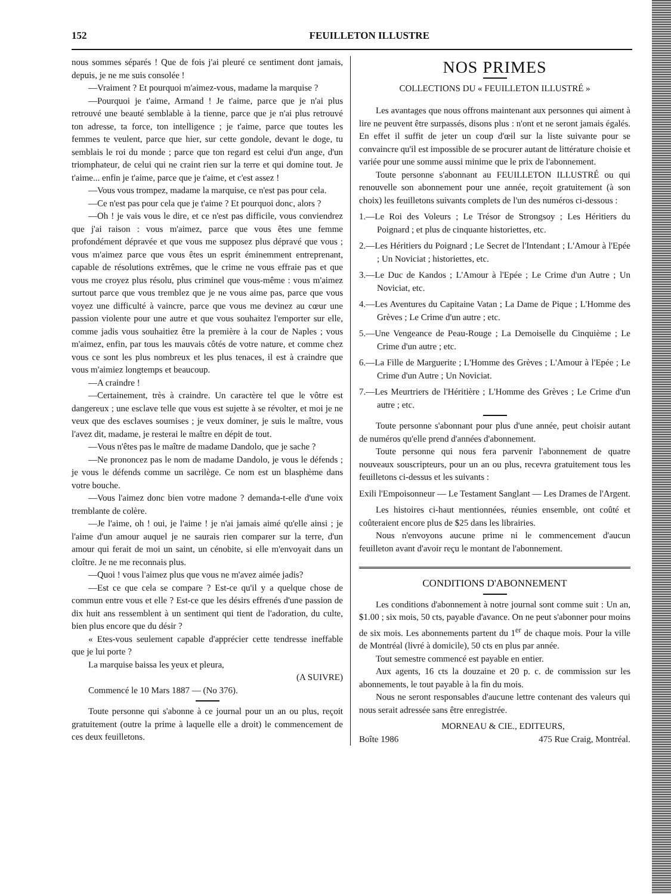152 FEUILLETON ILLUSTRE
nous sommes séparés ! Que de fois j'ai pleuré ce sentiment dont jamais, depuis, je ne me suis consolée !
—Vraiment ? Et pourquoi m'aimez-vous, madame la marquise ?
—Pourquoi je t'aime, Armand ! Je t'aime, parce que je n'ai plus retrouvé une beauté semblable à la tienne, parce que je n'ai plus retrouvé ton adresse, ta force, ton intelligence ; je t'aime, parce que toutes les femmes te veulent, parce que hier, sur cette gondole, devant le doge, tu semblais le roi du monde ; parce que ton regard est celui d'un ange, d'un triomphateur, de celui qui ne craint rien sur la terre et qui domine tout. Je t'aime... enfin je t'aime, parce que je t'aime, et c'est assez !
—Vous vous trompez, madame la marquise, ce n'est pas pour cela.
—Ce n'est pas pour cela que je t'aime ? Et pourquoi donc, alors ?
—Oh ! je vais vous le dire, et ce n'est pas difficile, vous conviendrez que j'ai raison : vous m'aimez, parce que vous êtes une femme profondément dépravée et que vous me supposez plus dépravé que vous ; vous m'aimez parce que vous êtes un esprit éminemment entreprenant, capable de résolutions extrêmes, que le crime ne vous effraie pas et que vous me croyez plus résolu, plus criminel que vous-même : vous m'aimez surtout parce que vous tremblez que je ne vous aime pas, parce que vous voyez une difficulté à vaincre, parce que vous me devinez au cœur une passion violente pour une autre et que vous souhaitez l'emporter sur elle, comme jadis vous souhaitiez être la première à la cour de Naples ; vous m'aimez, enfin, par tous les mauvais côtés de votre nature, et comme chez vous ce sont les plus nombreux et les plus tenaces, il est à craindre que vous m'aimiez longtemps et beaucoup.
—A craindre !
—Certainement, très à craindre. Un caractère tel que le vôtre est dangereux ; une esclave telle que vous est sujette à se révolter, et moi je ne veux que des esclaves soumises ; je veux dominer, je suis le maître, vous l'avez dit, madame, je resterai le maître en dépit de tout.
—Vous n'êtes pas le maître de madame Dandolo, que je sache ?
—Ne prononcez pas le nom de madame Dandolo, je vous le défends ; je vous le défends comme un sacrilège. Ce nom est un blasphème dans votre bouche.
—Vous l'aimez donc bien votre madone ? demanda-t-elle d'une voix tremblante de colère.
—Je l'aime, oh ! oui, je l'aime ! je n'ai jamais aimé qu'elle ainsi ; je l'aime d'un amour auquel je ne saurais rien comparer sur la terre, d'un amour qui ferait de moi un saint, un cénobite, si elle m'envoyait dans un cloître. Je ne me reconnais plus.
—Quoi ! vous l'aimez plus que vous ne m'avez aimée jadis?
—Est ce que cela se compare ? Est-ce qu'il y a quelque chose de commun entre vous et elle ? Est-ce que les désirs effrenés d'une passion de dix huit ans ressemblent à un sentiment qui tient de l'adoration, du culte, bien plus encore que du désir ?
« Etes-vous seulement capable d'apprécier cette tendresse ineffable que je lui porte ?
La marquise baissa les yeux et pleura,
(A SUIVRE)
Commencé le 10 Mars 1887 — (No 376).
Toute personne qui s'abonne à ce journal pour un an ou plus, reçoit gratuitement (outre la prime à laquelle elle a droit) le commencement de ces deux feuilletons.
NOS PRIMES
COLLECTIONS DU « FEUILLETON ILLUSTRÉ »
Les avantages que nous offrons maintenant aux personnes qui aiment à lire ne peuvent être surpassés, disons plus : n'ont et ne seront jamais égalés. En effet il suffit de jeter un coup d'œil sur la liste suivante pour se convaincre qu'il est impossible de se procurer autant de littérature choisie et variée pour une somme aussi minime que le prix de l'abonnement.
Toute personne s'abonnant au FEUILLETON ILLUSTRÉ ou qui renouvelle son abonnement pour une année, reçoit gratuitement (à son choix) les feuilletons suivants complets de l'un des numéros ci-dessous :
1.—Le Roi des Voleurs ; Le Trésor de Strongsoy ; Les Héritiers du Poignard ; et plus de cinquante historiettes, etc.
2.—Les Héritiers du Poignard ; Le Secret de l'Intendant ; L'Amour à l'Epée ; Un Noviciat ; historiettes, etc.
3.—Le Duc de Kandos ; L'Amour à l'Epée ; Le Crime d'un Autre ; Un Noviciat, etc.
4.—Les Aventures du Capitaine Vatan ; La Dame de Pique ; L'Homme des Grèves ; Le Crime d'un autre ; etc.
5.—Une Vengeance de Peau-Rouge ; La Demoiselle du Cinquième ; Le Crime d'un autre ; etc.
6.—La Fille de Marguerite ; L'Homme des Grèves ; L'Amour à l'Epée ; Le Crime d'un Autre ; Un Noviciat.
7.—Les Meurtriers de l'Héritière ; L'Homme des Grèves ; Le Crime d'un autre ; etc.
Toute personne s'abonnant pour plus d'une année, peut choisir autant de numéros qu'elle prend d'années d'abonnement.
Toute personne qui nous fera parvenir l'abonnement de quatre nouveaux souscripteurs, pour un an ou plus, recevra gratuitement tous les feuilletons ci-dessus et les suivants :
Exili l'Empoisonneur — Le Testament Sanglant — Les Drames de l'Argent.
Les histoires ci-haut mentionnées, réunies ensemble, ont coûté et coûteraient encore plus de $25 dans les librairies.
Nous n'envoyons aucune prime ni le commencement d'aucun feuilleton avant d'avoir reçu le montant de l'abonnement.
CONDITIONS D'ABONNEMENT
Les conditions d'abonnement à notre journal sont comme suit : Un an, $1.00 ; six mois, 50 cts, payable d'avance. On ne peut s'abonner pour moins de six mois. Les abonnements partent du 1<sup>er</sup> de chaque mois. Pour la ville de Montréal (livré à domicile), 50 cts en plus par année.
Tout semestre commencé est payable en entier.
Aux agents, 16 cts la douzaine et 20 p. c. de commission sur les abonnements, le tout payable à la fin du mois.
Nous ne seront responsables d'aucune lettre contenant des valeurs qui nous serait adressée sans être enregistrée.
MORNEAU & CIE., EDITEURS,
Boîte 1986 475 Rue Craig, Montréal.